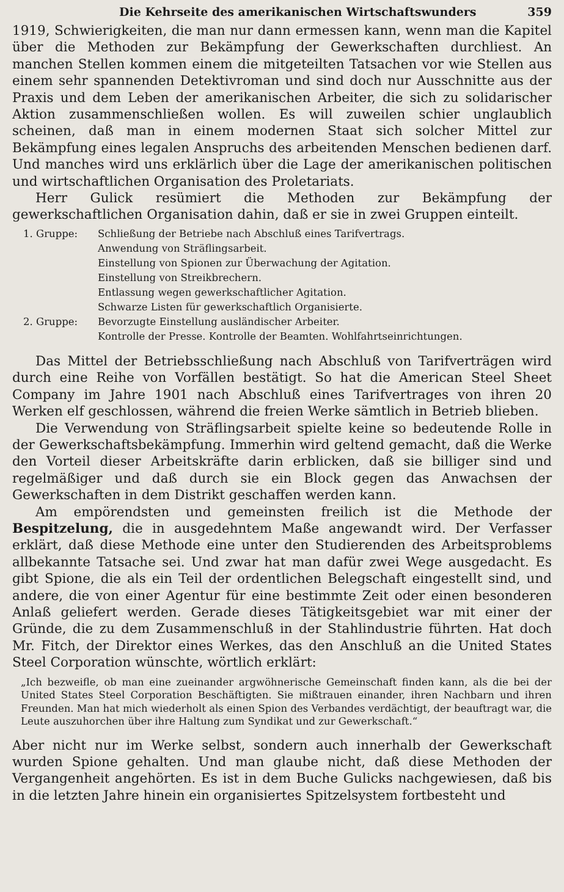Die Kehrseite des amerikanischen Wirtschaftswunders 359
1919, Schwierigkeiten, die man nur dann ermessen kann, wenn man die Kapitel über die Methoden zur Bekämpfung der Gewerkschaften durchliest. An manchen Stellen kommen einem die mitgeteilten Tatsachen vor wie Stellen aus einem sehr spannenden Detektivroman und sind doch nur Ausschnitte aus der Praxis und dem Leben der amerikanischen Arbeiter, die sich zu solidarischer Aktion zusammenschließen wollen. Es will zuweilen schier unglaublich scheinen, daß man in einem modernen Staat sich solcher Mittel zur Bekämpfung eines legalen Anspruchs des arbeitenden Menschen bedienen darf. Und manches wird uns erklärlich über die Lage der amerikanischen politischen und wirtschaftlichen Organisation des Proletariats.
Herr Gulick resümiert die Methoden zur Bekämpfung der gewerkschaftlichen Organisation dahin, daß er sie in zwei Gruppen einteilt.
1. Gruppe: Schließung der Betriebe nach Abschluß eines Tarifvertrags.
Anwendung von Sträflingsarbeit.
Einstellung von Spionen zur Überwachung der Agitation.
Einstellung von Streikbrechern.
Entlassung wegen gewerkschaftlicher Agitation.
Schwarze Listen für gewerkschaftlich Organisierte.
2. Gruppe: Bevorzugte Einstellung ausländischer Arbeiter.
Kontrolle der Presse. Kontrolle der Beamten. Wohlfahrtseinrichtungen.
Das Mittel der Betriebsschließung nach Abschluß von Tarifverträgen wird durch eine Reihe von Vorfällen bestätigt. So hat die American Steel Sheet Company im Jahre 1901 nach Abschluß eines Tarifvertrages von ihren 20 Werken elf geschlossen, während die freien Werke sämtlich in Betrieb blieben.
Die Verwendung von Sträflingsarbeit spielte keine so bedeutende Rolle in der Gewerkschaftsbekämpfung. Immerhin wird geltend gemacht, daß die Werke den Vorteil dieser Arbeitskräfte darin erblicken, daß sie billiger sind und regelmäßiger und daß durch sie ein Block gegen das Anwachsen der Gewerkschaften in dem Distrikt geschaffen werden kann.
Am empörendsten und gemeinsten freilich ist die Methode der Bespitzelung, die in ausgedehntem Maße angewandt wird. Der Verfasser erklärt, daß diese Methode eine unter den Studierenden des Arbeitsproblems allbekannte Tatsache sei. Und zwar hat man dafür zwei Wege ausgedacht. Es gibt Spione, die als ein Teil der ordentlichen Belegschaft eingestellt sind, und andere, die von einer Agentur für eine bestimmte Zeit oder einen besonderen Anlaß geliefert werden. Gerade dieses Tätigkeitsgebiet war mit einer der Gründe, die zu dem Zusammenschluß in der Stahlindustrie führten. Hat doch Mr. Fitch, der Direktor eines Werkes, das den Anschluß an die United States Steel Corporation wünschte, wörtlich erklärt:
„Ich bezweifle, ob man eine zueinander argwöhnerische Gemeinschaft finden kann, als die bei der United States Steel Corporation Beschäftigten. Sie mißtrauen einander, ihren Nachbarn und ihren Freunden. Man hat mich wiederholt als einen Spion des Verbandes verdächtigt, der beauftragt war, die Leute auszuhorchen über ihre Haltung zum Syndikat und zur Gewerkschaft.“
Aber nicht nur im Werke selbst, sondern auch innerhalb der Gewerkschaft wurden Spione gehalten. Und man glaube nicht, daß diese Methoden der Vergangenheit angehörten. Es ist in dem Buche Gulicks nachgewiesen, daß bis in die letzten Jahre hinein ein organisiertes Spitzelsystem fortbesteht und